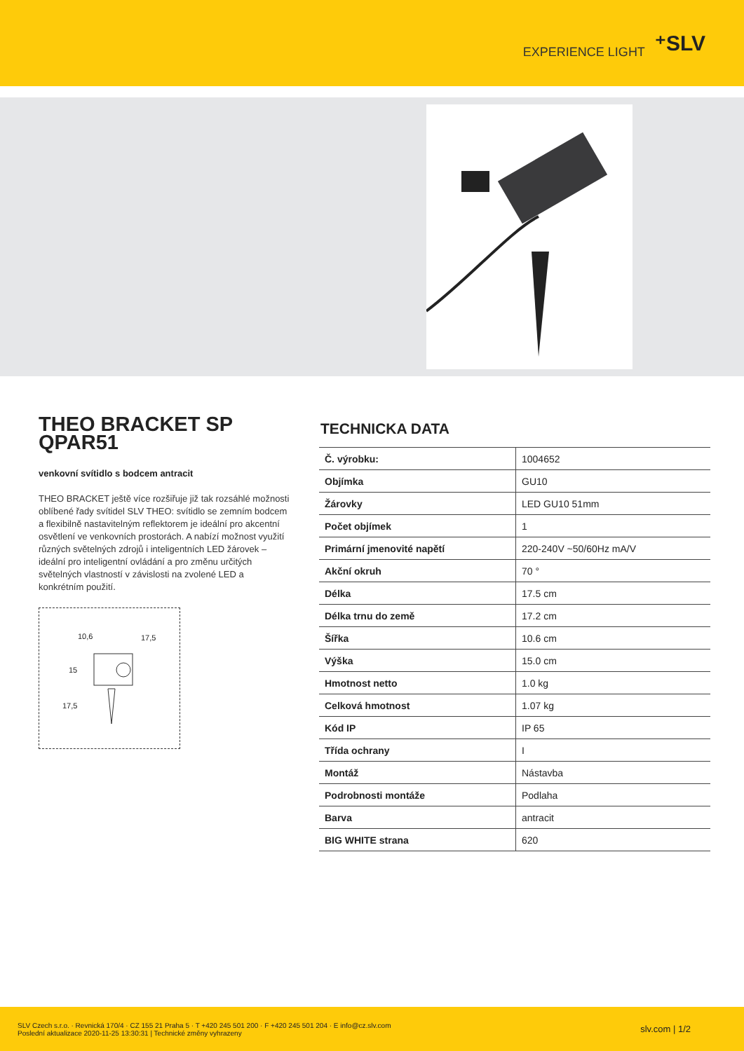EXPERIENCE LIGHT ⁺SLV
THEO BRACKET SP QPAR51
venkovní svítidlo s bodcem antracit
THEO BRACKET ještě více rozšiřuje již tak rozsáhlé možnosti oblíbené řady svítidel SLV THEO: svítidlo se zemním bodcem a flexibilně nastavitelným reflektorem je ideální pro akcentní osvětlení ve venkovních prostorách. A nabízí možnost využití různých světelných zdrojů i inteligentních LED žárovek – ideální pro inteligentní ovládání a pro změnu určitých světelných vlastností v závislosti na zvolené LED a konkrétním použití.
10,6 17,5
15
17,5
TECHNICKA DATA
| Č. výrobku: | 1004652 |
| Objímka | GU10 |
| Žárovky | LED GU10 51mm |
| Počet objímek | 1 |
| Primární jmenovité napětí | 220-240V ~50/60Hz mA/V |
| Akční okruh | 70 ° |
| Délka | 17.5 cm |
| Délka trnu do země | 17.2 cm |
| Šířka | 10.6 cm |
| Výška | 15.0 cm |
| Hmotnost netto | 1.0 kg |
| Celková hmotnost | 1.07 kg |
| Kód IP | IP 65 |
| Třída ochrany | I |
| Montáž | Nástavba |
| Podrobnosti montáže | Podlaha |
| Barva | antracit |
| BIG WHITE strana | 620 |
SLV Czech s.r.o. · Revnická 170/4 · CZ 155 21 Praha 5 · T +420 245 501 200 · F +420 245 501 204 · E info@cz.slv.com
Poslední aktualizace 2020-11-25 13:30:31 | Technické změny vyhrazeny
slv.com | 1/2